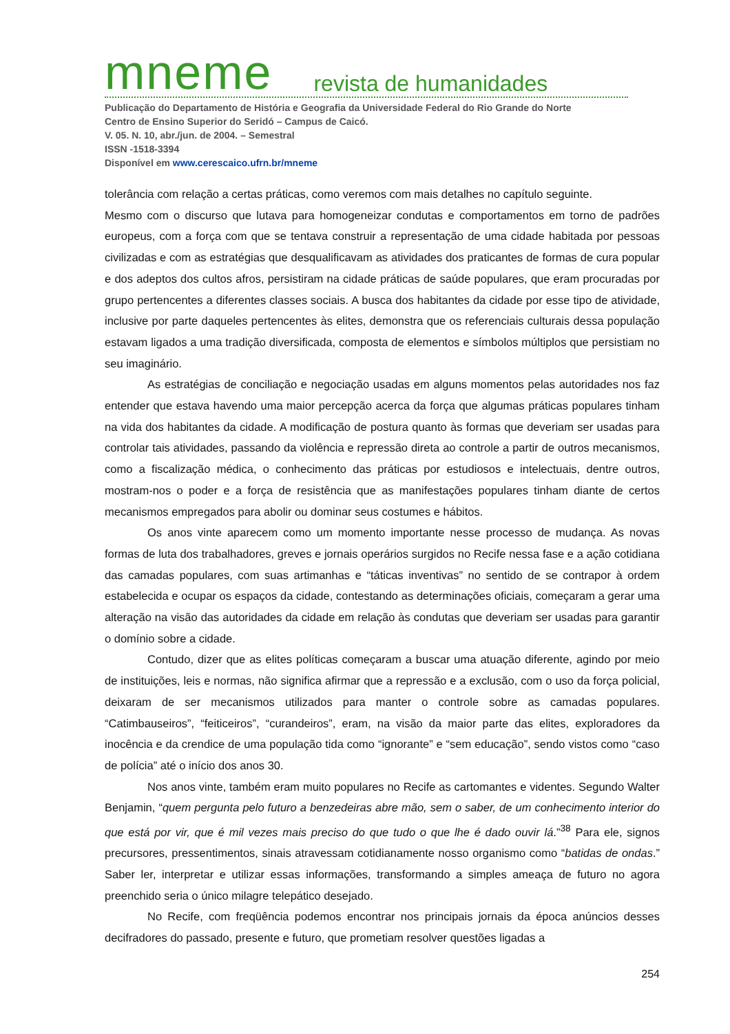mneme revista de humanidades
Publicação do Departamento de História e Geografia da Universidade Federal do Rio Grande do Norte
Centro de Ensino Superior do Seridó – Campus de Caicó.
V. 05. N. 10, abr./jun. de 2004. – Semestral
ISSN -1518-3394
Disponível em www.cerescaico.ufrn.br/mneme
tolerância com relação a certas práticas, como veremos com mais detalhes no capítulo seguinte.
Mesmo com o discurso que lutava para homogeneizar condutas e comportamentos em torno de padrões europeus, com a força com que se tentava construir a representação de uma cidade habitada por pessoas civilizadas e com as estratégias que desqualificavam as atividades dos praticantes de formas de cura popular e dos adeptos dos cultos afros, persistiram na cidade práticas de saúde populares, que eram procuradas por grupo pertencentes a diferentes classes sociais. A busca dos habitantes da cidade por esse tipo de atividade, inclusive por parte daqueles pertencentes às elites, demonstra que os referenciais culturais dessa população estavam ligados a uma tradição diversificada, composta de elementos e símbolos múltiplos que persistiam no seu imaginário.
As estratégias de conciliação e negociação usadas em alguns momentos pelas autoridades nos faz entender que estava havendo uma maior percepção acerca da força que algumas práticas populares tinham na vida dos habitantes da cidade. A modificação de postura quanto às formas que deveriam ser usadas para controlar tais atividades, passando da violência e repressão direta ao controle a partir de outros mecanismos, como a fiscalização médica, o conhecimento das práticas por estudiosos e intelectuais, dentre outros, mostram-nos o poder e a força de resistência que as manifestações populares tinham diante de certos mecanismos empregados para abolir ou dominar seus costumes e hábitos.
Os anos vinte aparecem como um momento importante nesse processo de mudança. As novas formas de luta dos trabalhadores, greves e jornais operários surgidos no Recife nessa fase e a ação cotidiana das camadas populares, com suas artimanhas e “táticas inventivas” no sentido de se contrapor à ordem estabelecida e ocupar os espaços da cidade, contestando as determinações oficiais, começaram a gerar uma alteração na visão das autoridades da cidade em relação às condutas que deveriam ser usadas para garantir o domínio sobre a cidade.
Contudo, dizer que as elites políticas começaram a buscar uma atuação diferente, agindo por meio de instituições, leis e normas, não significa afirmar que a repressão e a exclusão, com o uso da força policial, deixaram de ser mecanismos utilizados para manter o controle sobre as camadas populares. “Catimbauseiros”, “feiticeiros”, “curandeiros”, eram, na visão da maior parte das elites, exploradores da inocência e da crendice de uma população tida como “ignorante” e “sem educação”, sendo vistos como “caso de polícia” até o início dos anos 30.
Nos anos vinte, também eram muito populares no Recife as cartomantes e videntes. Segundo Walter Benjamin, “quem pergunta pelo futuro a benzedeiras abre mão, sem o saber, de um conhecimento interior do que está por vir, que é mil vezes mais preciso do que tudo o que lhe é dado ouvir lá.”<sup>38</sup> Para ele, signos precursores, pressentimentos, sinais atravessam cotidianamente nosso organismo como “batidas de ondas.” Saber ler, interpretar e utilizar essas informações, transformando a simples ameaça de futuro no agora preenchido seria o único milagre telepático desejado.
No Recife, com freqüência podemos encontrar nos principais jornais da época anúncios desses decifradores do passado, presente e futuro, que prometiam resolver questões ligadas a
254